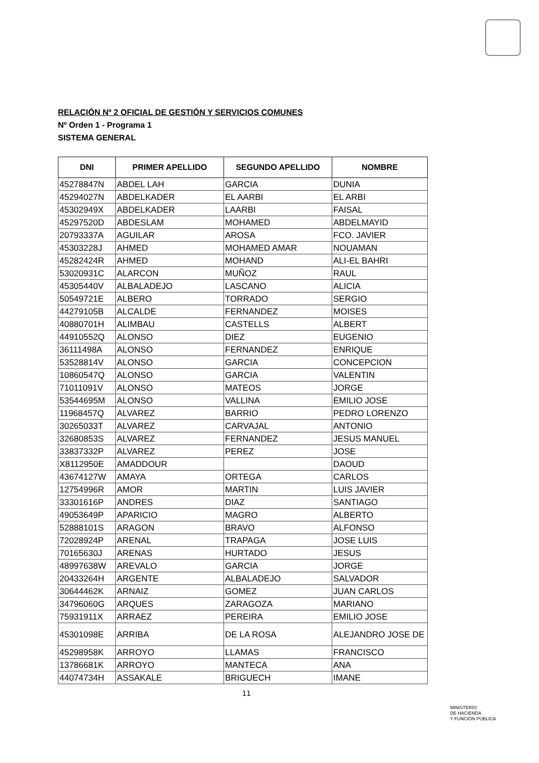RELACIÓN Nº 2 OFICIAL DE GESTIÓN Y SERVICIOS COMUNES
Nº Orden 1 - Programa 1
SISTEMA GENERAL
| DNI | PRIMER APELLIDO | SEGUNDO APELLIDO | NOMBRE |
| --- | --- | --- | --- |
| 45278847N | ABDEL LAH | GARCIA | DUNIA |
| 45294027N | ABDELKADER | EL AARBI | EL ARBI |
| 45302949X | ABDELKADER | LAARBI | FAISAL |
| 45297520D | ABDESLAM | MOHAMED | ABDELMAYID |
| 20793337A | AGUILAR | AROSA | FCO. JAVIER |
| 45303228J | AHMED | MOHAMED AMAR | NOUAMAN |
| 45282424R | AHMED | MOHAND | ALI-EL BAHRI |
| 53020931C | ALARCON | MUÑOZ | RAUL |
| 45305440V | ALBALADEJO | LASCANO | ALICIA |
| 50549721E | ALBERO | TORRADO | SERGIO |
| 44279105B | ALCALDE | FERNANDEZ | MOISES |
| 40880701H | ALIMBAU | CASTELLS | ALBERT |
| 44910552Q | ALONSO | DIEZ | EUGENIO |
| 36111498A | ALONSO | FERNANDEZ | ENRIQUE |
| 53528814V | ALONSO | GARCIA | CONCEPCION |
| 10860547Q | ALONSO | GARCIA | VALENTIN |
| 71011091V | ALONSO | MATEOS | JORGE |
| 53544695M | ALONSO | VALLINA | EMILIO JOSE |
| 11968457Q | ALVAREZ | BARRIO | PEDRO LORENZO |
| 30265033T | ALVAREZ | CARVAJAL | ANTONIO |
| 32680853S | ALVAREZ | FERNANDEZ | JESUS MANUEL |
| 33837332P | ALVAREZ | PEREZ | JOSE |
| X8112950E | AMADDOUR | | DAOUD |
| 43674127W | AMAYA | ORTEGA | CARLOS |
| 12754996R | AMOR | MARTIN | LUIS JAVIER |
| 33301616P | ANDRES | DIAZ | SANTIAGO |
| 49053649P | APARICIO | MAGRO | ALBERTO |
| 52888101S | ARAGON | BRAVO | ALFONSO |
| 72028924P | ARENAL | TRAPAGA | JOSE LUIS |
| 70165630J | ARENAS | HURTADO | JESUS |
| 48997638W | AREVALO | GARCIA | JORGE |
| 20433264H | ARGENTE | ALBALADEJO | SALVADOR |
| 30644462K | ARNAIZ | GOMEZ | JUAN CARLOS |
| 34796060G | ARQUES | ZARAGOZA | MARIANO |
| 75931911X | ARRAEZ | PEREIRA | EMILIO JOSE |
| 45301098E | ARRIBA | DE LA ROSA | ALEJANDRO JOSE DE |
| 45298958K | ARROYO | LLAMAS | FRANCISCO |
| 13786681K | ARROYO | MANTECA | ANA |
| 44074734H | ASSAKALE | BRIGUECH | IMANE |
11
MINISTERIO
DE HACIENDA
Y FUNCIÓN PÚBLICA